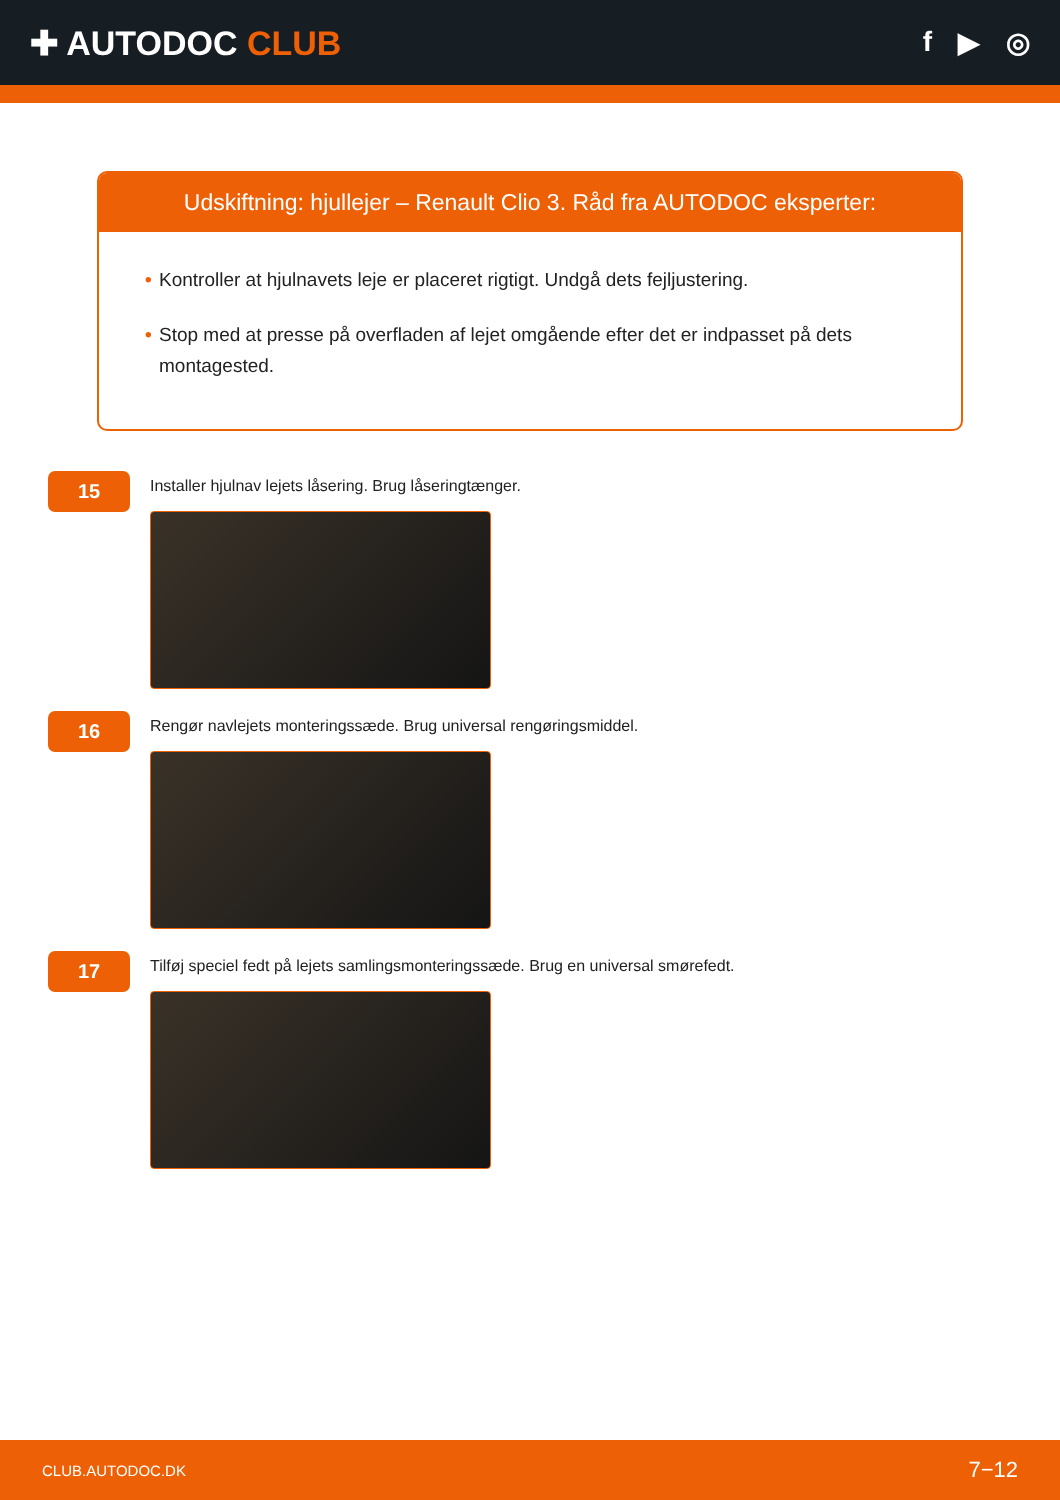✚ AUTODOC CLUB
f ▶ ◎
Udskiftning: hjullejer – Renault Clio 3. Råd fra AUTODOC eksperter:
• Kontroller at hjulnavets leje er placeret rigtigt. Undgå dets fejljustering.
• Stop med at presse på overfladen af lejet omgående efter det er indpasset på dets montagested.
15
Installer hjulnav lejets låsering. Brug låseringtænger.
16
Rengør navlejets monteringssæde. Brug universal rengøringsmiddel.
17
Tilføj speciel fedt på lejets samlingsmonteringssæde. Brug en universal smørefedt.
CLUB.AUTODOC.DK 7−12